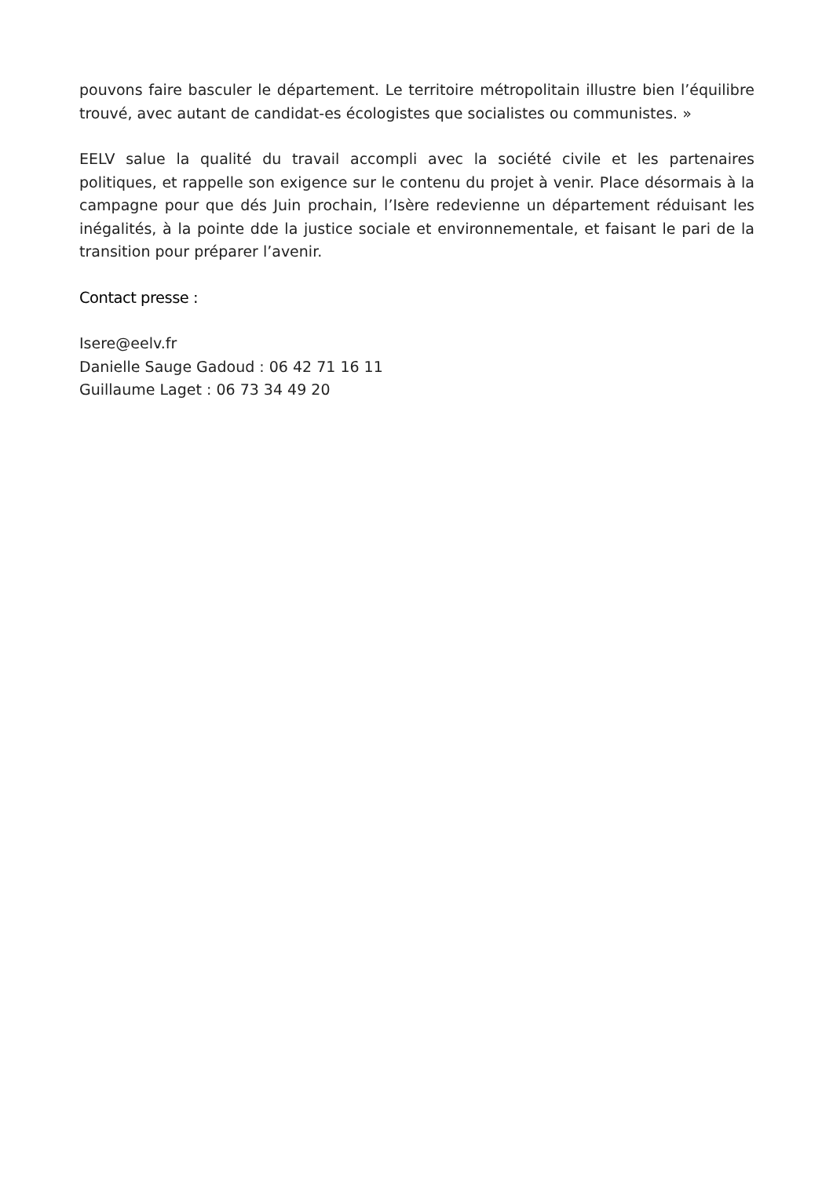pouvons faire basculer le département. Le territoire métropolitain illustre bien l’équilibre trouvé, avec autant de candidat-es écologistes que socialistes ou communistes. »
EELV salue la qualité du travail accompli avec la société civile et les partenaires politiques, et rappelle son exigence sur le contenu du projet à venir. Place désormais à la campagne pour que dés Juin prochain, l’Isère redevienne un département réduisant les inégalités, à la pointe dde la justice sociale et environnementale, et faisant le pari de la transition pour préparer l’avenir.
Contact presse :
Isere@eelv.fr
Danielle Sauge Gadoud : 06 42 71 16 11
Guillaume Laget : 06 73 34 49 20